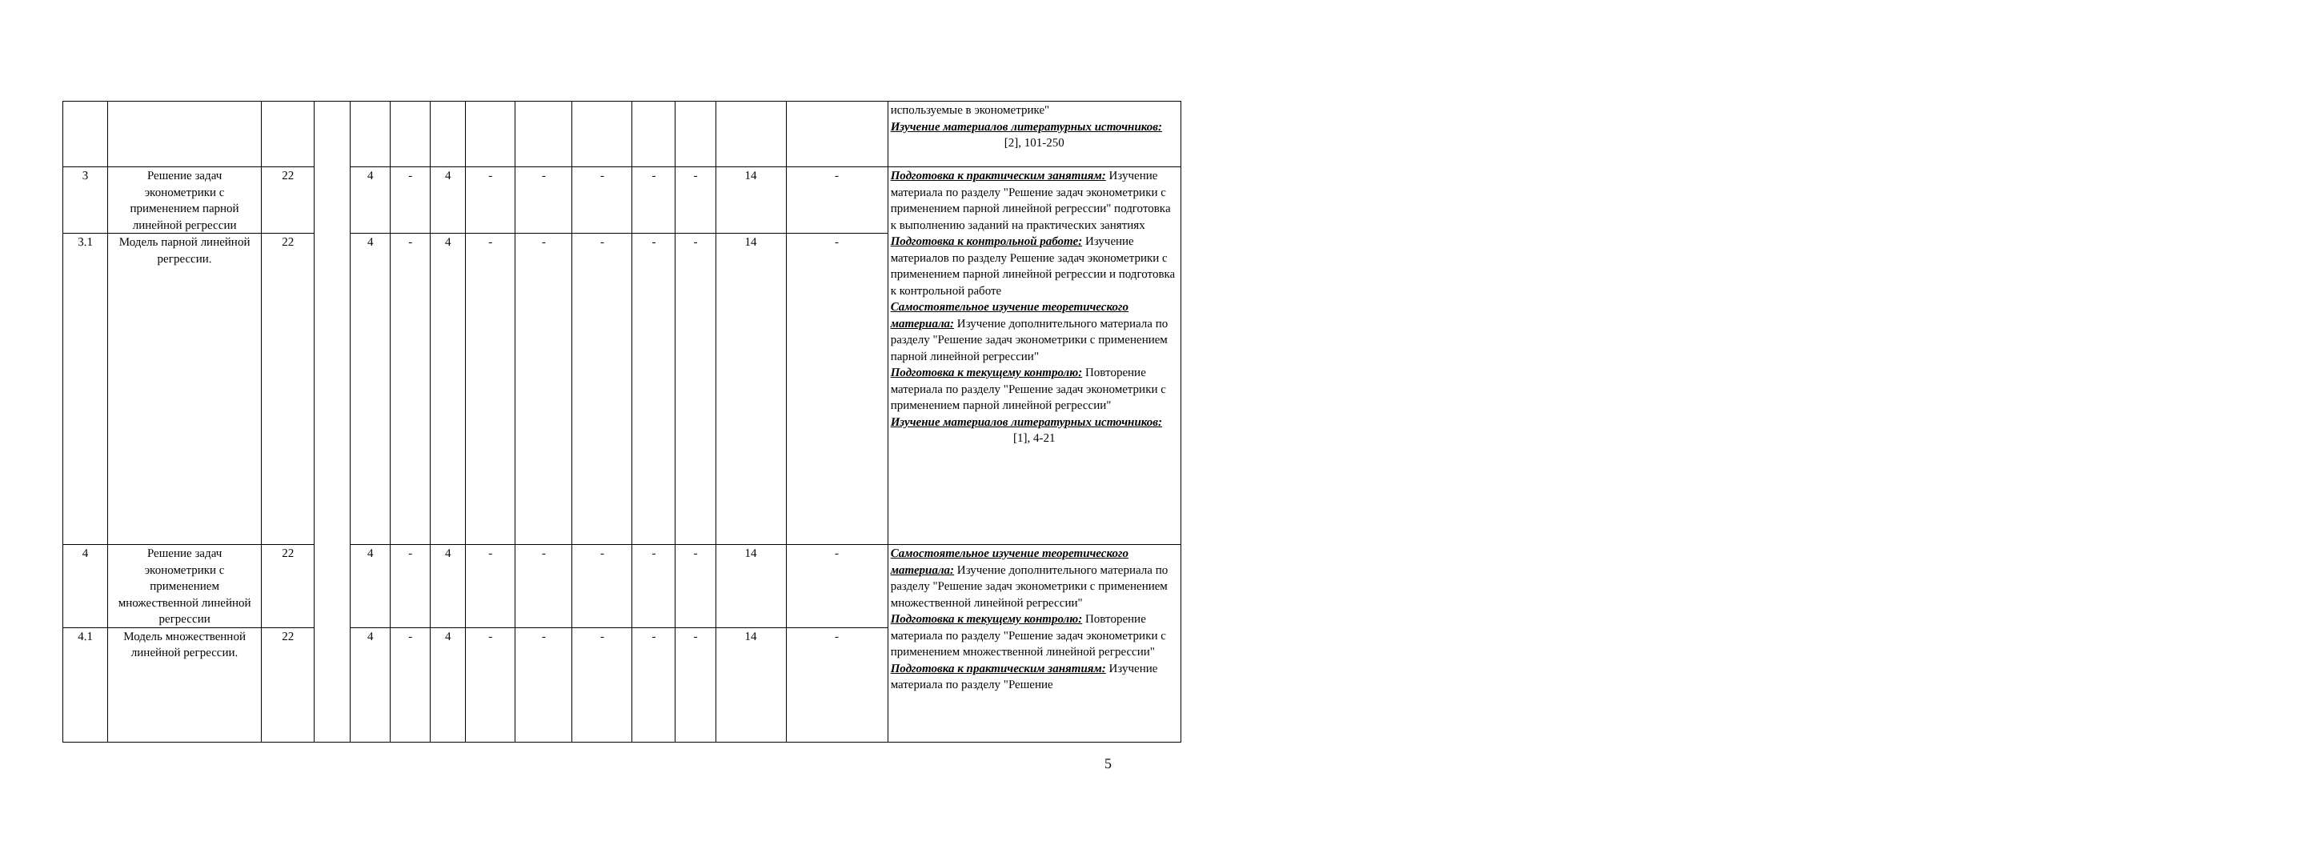| | | | | | | | | | | | | | | используемые в эконометрике" Изучение материалов литературных источников: [2], 101-250 |
| 3 | Решение задач эконометрики с применением парной линейной регрессии | 22 | | 4 | - | 4 | - | - | - | - | - | 14 | - | Подготовка к практическим занятиям: Изучение материала по разделу "Решение задач эконометрики с применением парной линейной регрессии" подготовка к выполнению заданий на практических занятиях Подготовка к контрольной работе: Изучение материалов по разделу Решение задач эконометрики с применением парной линейной регрессии и подготовка к контрольной работе Самостоятельное изучение теоретического материала: Изучение дополнительного материала по разделу "Решение задач эконометрики с применением парной линейной регрессии" Подготовка к текущему контролю: Повторение материала по разделу "Решение задач эконометрики с применением парной линейной регрессии" Изучение материалов литературных источников: [1], 4-21 |
| 3.1 | Модель парной линейной регрессии. | 22 | | 4 | - | 4 | - | - | - | - | - | 14 | - | |
| 4 | Решение задач эконометрики с применением множественной линейной регрессии | 22 | | 4 | - | 4 | - | - | - | - | - | 14 | - | Самостоятельное изучение теоретического материала: Изучение дополнительного материала по разделу "Решение задач эконометрики с применением множественной линейной регрессии" Подготовка к текущему контролю: Повторение материала по разделу "Решение задач эконометрики с применением множественной линейной регрессии" Подготовка к практическим занятиям: Изучение материала по разделу "Решение |
| 4.1 | Модель множественной линейной регрессии. | 22 | | 4 | - | 4 | - | - | - | - | - | 14 | - | |
5